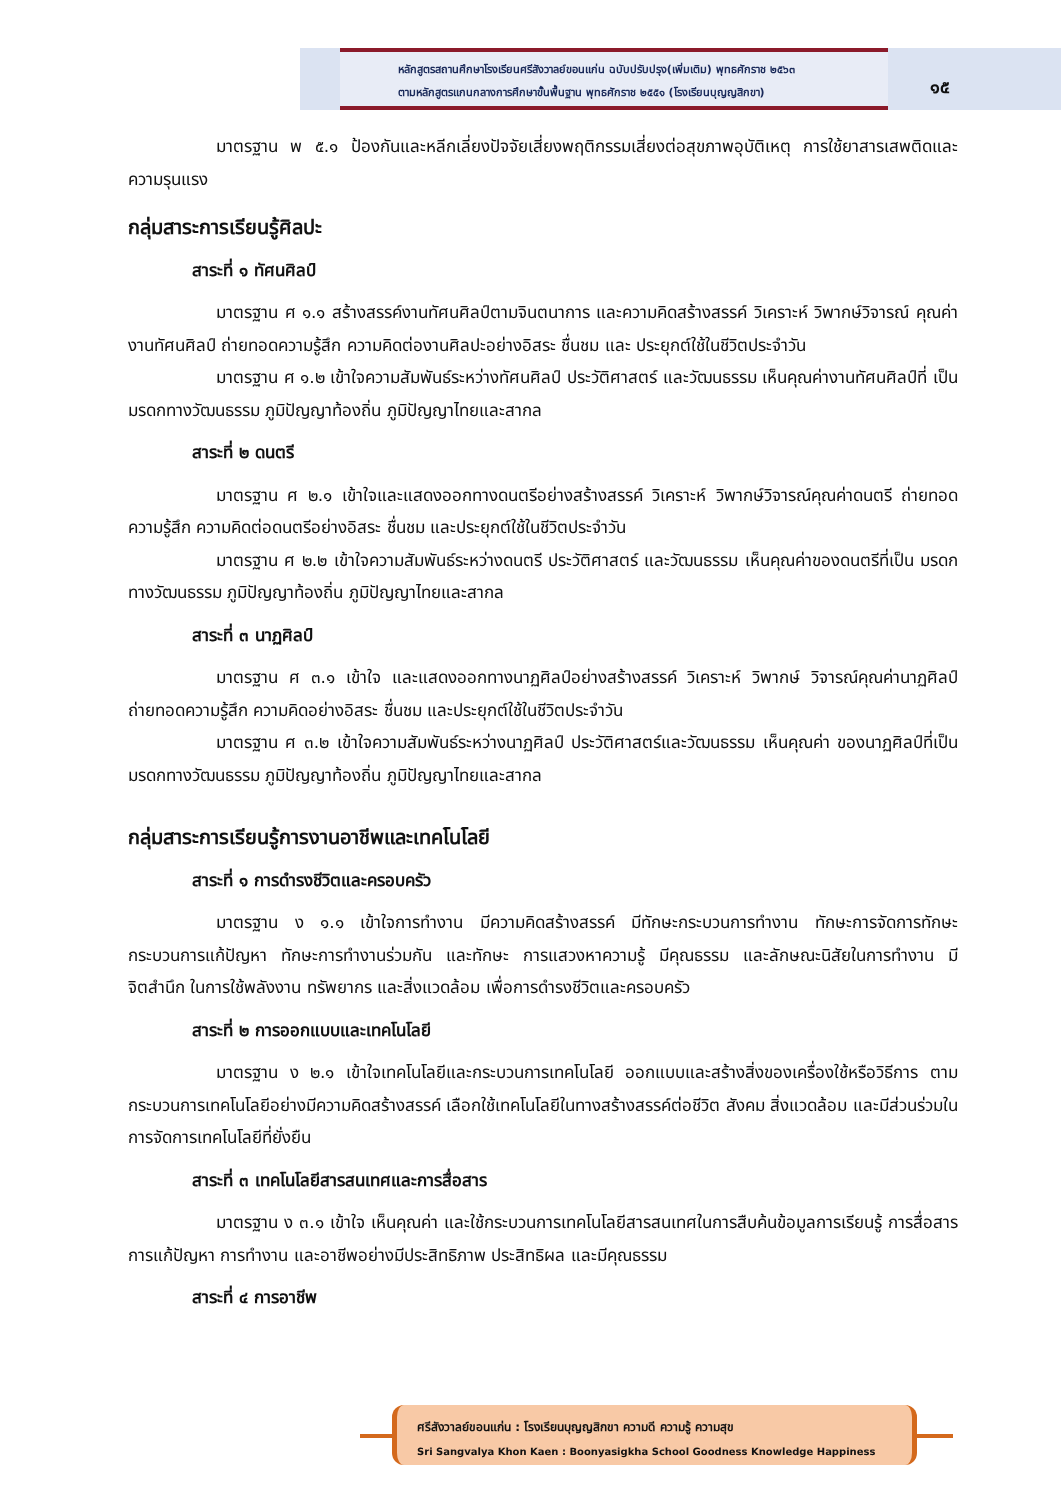หลักสูตรสถานศึกษาโรงเรียนศรีสังวาลย์ขอนแก่น ฉบับปรับปรุง(เพิ่มเติม) พุทธศักราช ๒๕๖๓
ตามหลักสูตรแกนกลางการศึกษาขั้นพื้นฐาน พุทธศักราช ๒๕๕๑ (โรงเรียนบุญญสิกขา)
๑๕
มาตรฐาน พ ๕.๑ ป้องกันและหลีกเลี่ยงปัจจัยเสี่ยงพฤติกรรมเสี่ยงต่อสุขภาพอุบัติเหตุ การใช้ยาสารเสพติดและความรุนแรง
กลุ่มสาระการเรียนรู้ศิลปะ
สาระที่ ๑ ทัศนศิลป์
มาตรฐาน ศ ๑.๑ สร้างสรรค์งานทัศนศิลป์ตามจินตนาการ และความคิดสร้างสรรค์ วิเคราะห์ วิพากษ์วิจารณ์ คุณค่างานทัศนศิลป์ ถ่ายทอดความรู้สึก ความคิดต่องานศิลปะอย่างอิสระ ชื่นชม และ ประยุกต์ใช้ในชีวิตประจำวัน
มาตรฐาน ศ ๑.๒ เข้าใจความสัมพันธ์ระหว่างทัศนศิลป์ ประวัติศาสตร์ และวัฒนธรรม เห็นคุณค่างานทัศนศิลป์ที่ เป็นมรดกทางวัฒนธรรม ภูมิปัญญาท้องถิ่น ภูมิปัญญาไทยและสากล
สาระที่ ๒ ดนตรี
มาตรฐาน ศ ๒.๑ เข้าใจและแสดงออกทางดนตรีอย่างสร้างสรรค์ วิเคราะห์ วิพากษ์วิจารณ์คุณค่าดนตรี ถ่ายทอด ความรู้สึก ความคิดต่อดนตรีอย่างอิสระ ชื่นชม และประยุกต์ใช้ในชีวิตประจำวัน
มาตรฐาน ศ ๒.๒ เข้าใจความสัมพันธ์ระหว่างดนตรี ประวัติศาสตร์ และวัฒนธรรม เห็นคุณค่าของดนตรีที่เป็น มรดกทางวัฒนธรรม ภูมิปัญญาท้องถิ่น ภูมิปัญญาไทยและสากล
สาระที่ ๓ นาฏศิลป์
มาตรฐาน ศ ๓.๑ เข้าใจ และแสดงออกทางนาฏศิลป์อย่างสร้างสรรค์ วิเคราะห์ วิพากษ์ วิจารณ์คุณค่านาฏศิลป์ ถ่ายทอดความรู้สึก ความคิดอย่างอิสระ ชื่นชม และประยุกต์ใช้ในชีวิตประจำวัน
มาตรฐาน ศ ๓.๒ เข้าใจความสัมพันธ์ระหว่างนาฏศิลป์ ประวัติศาสตร์และวัฒนธรรม เห็นคุณค่า ของนาฏศิลป์ที่เป็นมรดกทางวัฒนธรรม ภูมิปัญญาท้องถิ่น ภูมิปัญญาไทยและสากล
กลุ่มสาระการเรียนรู้การงานอาชีพและเทคโนโลยี
สาระที่ ๑ การดำรงชีวิตและครอบครัว
มาตรฐาน ง ๑.๑ เข้าใจการทำงาน มีความคิดสร้างสรรค์ มีทักษะกระบวนการทำงาน ทักษะการจัดการทักษะกระบวนการแก้ปัญหา ทักษะการทำงานร่วมกัน และทักษะ การแสวงหาความรู้ มีคุณธรรม และลักษณะนิสัยในการทำงาน มีจิตสำนึก ในการใช้พลังงาน ทรัพยากร และสิ่งแวดล้อม เพื่อการดำรงชีวิตและครอบครัว
สาระที่ ๒ การออกแบบและเทคโนโลยี
มาตรฐาน ง ๒.๑ เข้าใจเทคโนโลยีและกระบวนการเทคโนโลยี ออกแบบและสร้างสิ่งของเครื่องใช้หรือวิธีการ ตามกระบวนการเทคโนโลยีอย่างมีความคิดสร้างสรรค์ เลือกใช้เทคโนโลยีในทางสร้างสรรค์ต่อชีวิต สังคม สิ่งแวดล้อม และมีส่วนร่วมในการจัดการเทคโนโลยีที่ยั่งยืน
สาระที่ ๓ เทคโนโลยีสารสนเทศและการสื่อสาร
มาตรฐาน ง ๓.๑ เข้าใจ เห็นคุณค่า และใช้กระบวนการเทคโนโลยีสารสนเทศในการสืบค้นข้อมูลการเรียนรู้ การสื่อสาร การแก้ปัญหา การทำงาน และอาชีพอย่างมีประสิทธิภาพ ประสิทธิผล และมีคุณธรรม
สาระที่ ๔ การอาชีพ
ศรีสังวาลย์ขอนแก่น : โรงเรียนบุญญสิกขา ความดี ความรู้ ความสุข
Sri Sangvalya Khon Kaen : Boonyasigkha School Goodness Knowledge Happiness